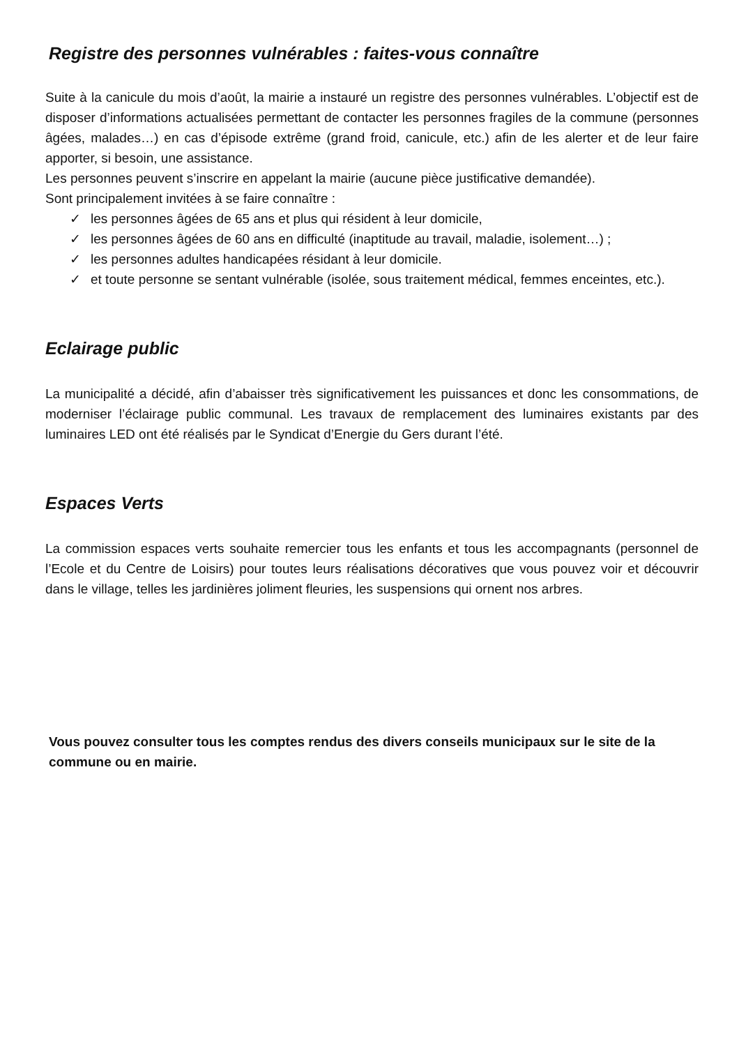Registre des personnes vulnérables : faites-vous connaître
Suite à la canicule du mois d’août, la mairie a instauré un registre des personnes vulnérables. L’objectif est de disposer d’informations actualisées permettant de contacter les personnes fragiles de la commune (personnes âgées, malades…) en cas d’épisode extrême (grand froid, canicule, etc.) afin de les alerter et de leur faire apporter, si besoin, une assistance.
Les personnes peuvent s’inscrire en appelant la mairie (aucune pièce justificative demandée).
Sont principalement invitées à se faire connaître :
✓ les personnes âgées de 65 ans et plus qui résident à leur domicile,
✓ les personnes âgées de 60 ans en difficulté (inaptitude au travail, maladie, isolement…) ;
✓ les personnes adultes handicapées résidant à leur domicile.
✓ et toute personne se sentant vulnérable (isolée, sous traitement médical, femmes enceintes, etc.).
Eclairage public
La municipalité a décidé, afin d’abaisser très significativement les puissances et donc les consommations, de moderniser l’éclairage public communal. Les travaux de remplacement des luminaires existants par des luminaires LED ont été réalisés par le Syndicat d’Energie du Gers durant l’été.
Espaces Verts
La commission espaces verts souhaite remercier tous les enfants et tous les accompagnants (personnel de l’Ecole et du Centre de Loisirs) pour toutes leurs réalisations décoratives que vous pouvez voir et découvrir dans le village, telles les jardinières joliment fleuries, les suspensions qui ornent nos arbres.
Vous pouvez consulter tous les comptes rendus des divers conseils municipaux sur le site de la commune ou en mairie.